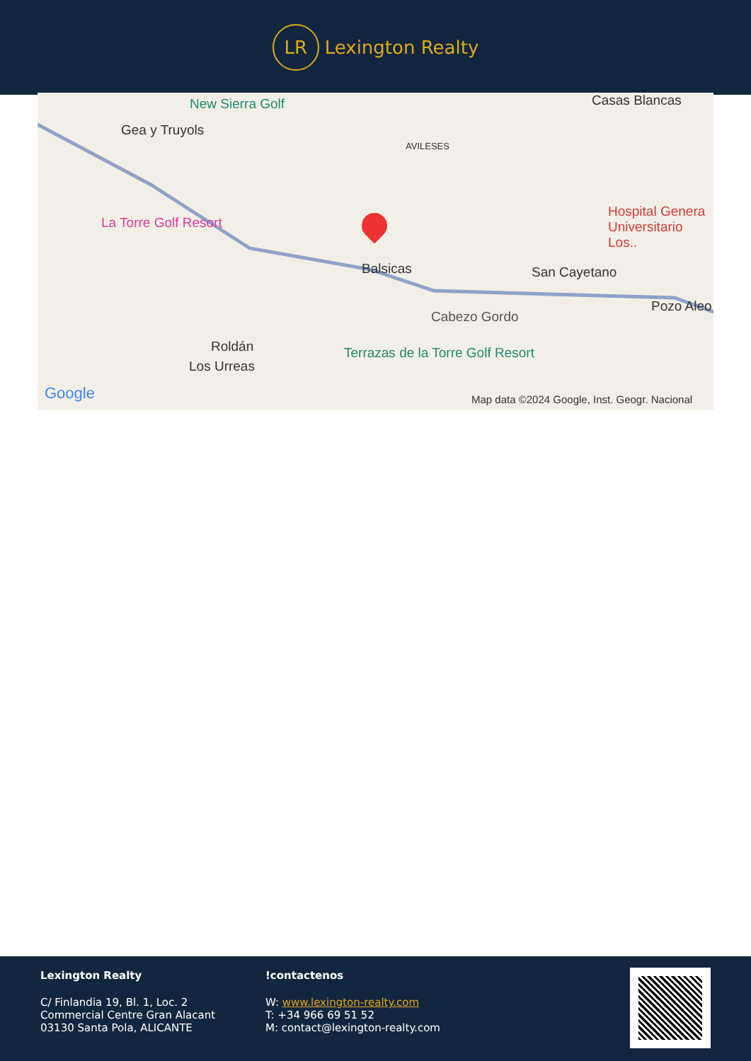LR
Lexington Realty
New Sierra Golf
Gea y Truyols
AVILESES
Casas Blancas
La Torre Golf Resort
Hospital Genera Universitario Los..
Balsicas San Cayetano
Cabezo Gordo
Pozo Aleo
Roldán
Los Urreas
Terrazas de la Torre Golf Resort
Google Map data ©2024 Google, Inst. Geogr. Nacional
Lexington Realty
C/ Finlandia 19, Bl. 1, Loc. 2
Commercial Centre Gran Alacant
03130 Santa Pola, ALICANTE
!contactenos
W: www.lexington-realty.com
T: +34 966 69 51 52
M: contact@lexington-realty.com